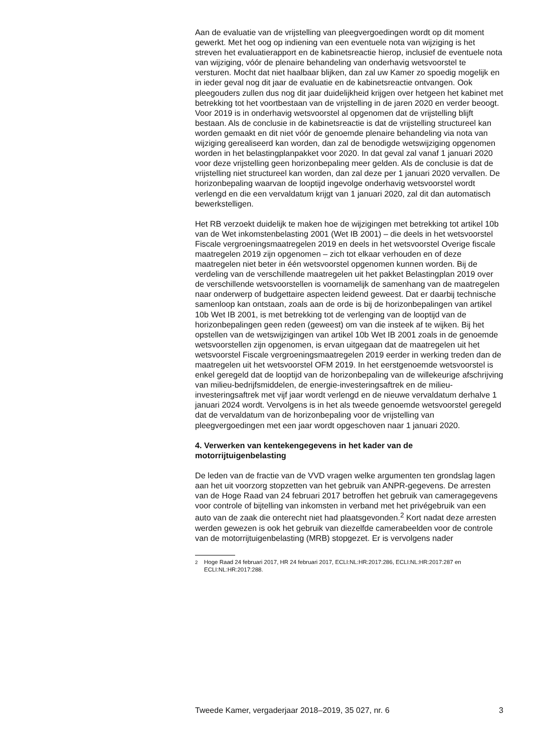Aan de evaluatie van de vrijstelling van pleegvergoedingen wordt op dit moment gewerkt. Met het oog op indiening van een eventuele nota van wijziging is het streven het evaluatierapport en de kabinetsreactie hierop, inclusief de eventuele nota van wijziging, vóór de plenaire behandeling van onderhavig wetsvoorstel te versturen. Mocht dat niet haalbaar blijken, dan zal uw Kamer zo spoedig mogelijk en in ieder geval nog dit jaar de evaluatie en de kabinetsreactie ontvangen. Ook pleegouders zullen dus nog dit jaar duidelijkheid krijgen over hetgeen het kabinet met betrekking tot het voortbestaan van de vrijstelling in de jaren 2020 en verder beoogt. Voor 2019 is in onderhavig wetsvoorstel al opgenomen dat de vrijstelling blijft bestaan. Als de conclusie in de kabinetsreactie is dat de vrijstelling structureel kan worden gemaakt en dit niet vóór de genoemde plenaire behandeling via nota van wijziging gerealiseerd kan worden, dan zal de benodigde wetswijziging opgenomen worden in het belastingplanpakket voor 2020. In dat geval zal vanaf 1 januari 2020 voor deze vrijstelling geen horizonbepaling meer gelden. Als de conclusie is dat de vrijstelling niet structureel kan worden, dan zal deze per 1 januari 2020 vervallen. De horizonbepaling waarvan de looptijd ingevolge onderhavig wetsvoorstel wordt verlengd en die een vervaldatum krijgt van 1 januari 2020, zal dit dan automatisch bewerkstelligen.
Het RB verzoekt duidelijk te maken hoe de wijzigingen met betrekking tot artikel 10b van de Wet inkomstenbelasting 2001 (Wet IB 2001) – die deels in het wetsvoorstel Fiscale vergroeningsmaatregelen 2019 en deels in het wetsvoorstel Overige fiscale maatregelen 2019 zijn opgenomen – zich tot elkaar verhouden en of deze maatregelen niet beter in één wetsvoorstel opgenomen kunnen worden. Bij de verdeling van de verschillende maatregelen uit het pakket Belastingplan 2019 over de verschillende wetsvoorstellen is voornamelijk de samenhang van de maatregelen naar onderwerp of budgettaire aspecten leidend geweest. Dat er daarbij technische samenloop kan ontstaan, zoals aan de orde is bij de horizonbepalingen van artikel 10b Wet IB 2001, is met betrekking tot de verlenging van de looptijd van de horizonbepalingen geen reden (geweest) om van die insteek af te wijken. Bij het opstellen van de wetswijzigingen van artikel 10b Wet IB 2001 zoals in de genoemde wetsvoorstellen zijn opgenomen, is ervan uitgegaan dat de maatregelen uit het wetsvoorstel Fiscale vergroeningsmaatregelen 2019 eerder in werking treden dan de maatregelen uit het wetsvoorstel OFM 2019. In het eerstgenoemde wetsvoorstel is enkel geregeld dat de looptijd van de horizonbepaling van de willekeurige afschrijving van milieu-bedrijfsmiddelen, de energie-investeringsaftrek en de milieu-investeringsaftrek met vijf jaar wordt verlengd en de nieuwe vervaldatum derhalve 1 januari 2024 wordt. Vervolgens is in het als tweede genoemde wetsvoorstel geregeld dat de vervaldatum van de horizonbepaling voor de vrijstelling van pleegvergoedingen met een jaar wordt opgeschoven naar 1 januari 2020.
4. Verwerken van kentekengegevens in het kader van de motorrijtuigenbelasting
De leden van de fractie van de VVD vragen welke argumenten ten grondslag lagen aan het uit voorzorg stopzetten van het gebruik van ANPR-gegevens. De arresten van de Hoge Raad van 24 februari 2017 betroffen het gebruik van cameragegevens voor controle of bijtelling van inkomsten in verband met het privégebruik van een auto van de zaak die onterecht niet had plaatsgevonden.<sup>2</sup> Kort nadat deze arresten werden gewezen is ook het gebruik van diezelfde camerabeelden voor de controle van de motorrijtuigenbelasting (MRB) stopgezet. Er is vervolgens nader
<sup>2</sup> Hoge Raad 24 februari 2017, HR 24 februari 2017, ECLI:NL:HR:2017:286, ECLI:NL:HR:2017:287 en ECLI:NL:HR:2017:288.
Tweede Kamer, vergaderjaar 2018–2019, 35 027, nr. 6 3